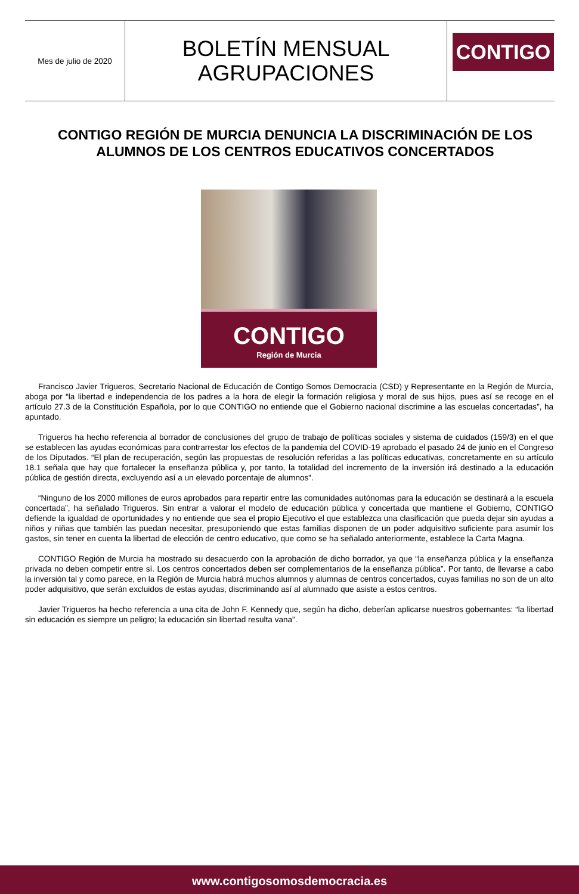| Mes de julio de 2020 | BOLETÍN MENSUAL AGRUPACIONES | CONTIGO |
CONTIGO REGIÓN DE MURCIA DENUNCIA LA DISCRIMINACIÓN DE LOS ALUMNOS DE LOS CENTROS EDUCATIVOS CONCERTADOS
CONTIGO
Región de Murcia
Francisco Javier Trigueros, Secretario Nacional de Educación de Contigo Somos Democracia (CSD) y Representante en la Región de Murcia, aboga por “la libertad e independencia de los padres a la hora de elegir la formación religiosa y moral de sus hijos, pues así se recoge en el artículo 27.3 de la Constitución Española, por lo que CONTIGO no entiende que el Gobierno nacional discrimine a las escuelas concertadas”, ha apuntado.
Trigueros ha hecho referencia al borrador de conclusiones del grupo de trabajo de políticas sociales y sistema de cuidados (159/3) en el que se establecen las ayudas económicas para contrarrestar los efectos de la pandemia del COVID-19 aprobado el pasado 24 de junio en el Congreso de los Diputados. “El plan de recuperación, según las propuestas de resolución referidas a las políticas educativas, concretamente en su artículo 18.1 señala que hay que fortalecer la enseñanza pública y, por tanto, la totalidad del incremento de la inversión irá destinado a la educación pública de gestión directa, excluyendo así a un elevado porcentaje de alumnos”.
“Ninguno de los 2000 millones de euros aprobados para repartir entre las comunidades autónomas para la educación se destinará a la escuela concertada”, ha señalado Trigueros. Sin entrar a valorar el modelo de educación pública y concertada que mantiene el Gobierno, CONTIGO defiende la igualdad de oportunidades y no entiende que sea el propio Ejecutivo el que establezca una clasificación que pueda dejar sin ayudas a niños y niñas que también las puedan necesitar, presuponiendo que estas familias disponen de un poder adquisitivo suficiente para asumir los gastos, sin tener en cuenta la libertad de elección de centro educativo, que como se ha señalado anteriormente, establece la Carta Magna.
CONTIGO Región de Murcia ha mostrado su desacuerdo con la aprobación de dicho borrador, ya que “la enseñanza pública y la enseñanza privada no deben competir entre sí. Los centros concertados deben ser complementarios de la enseñanza pública”. Por tanto, de llevarse a cabo la inversión tal y como parece, en la Región de Murcia habrá muchos alumnos y alumnas de centros concertados, cuyas familias no son de un alto poder adquisitivo, que serán excluidos de estas ayudas, discriminando así al alumnado que asiste a estos centros.
Javier Trigueros ha hecho referencia a una cita de John F. Kennedy que, según ha dicho, deberían aplicarse nuestros gobernantes: “la libertad sin educación es siempre un peligro; la educación sin libertad resulta vana”.
www.contigosomosdemocracia.es